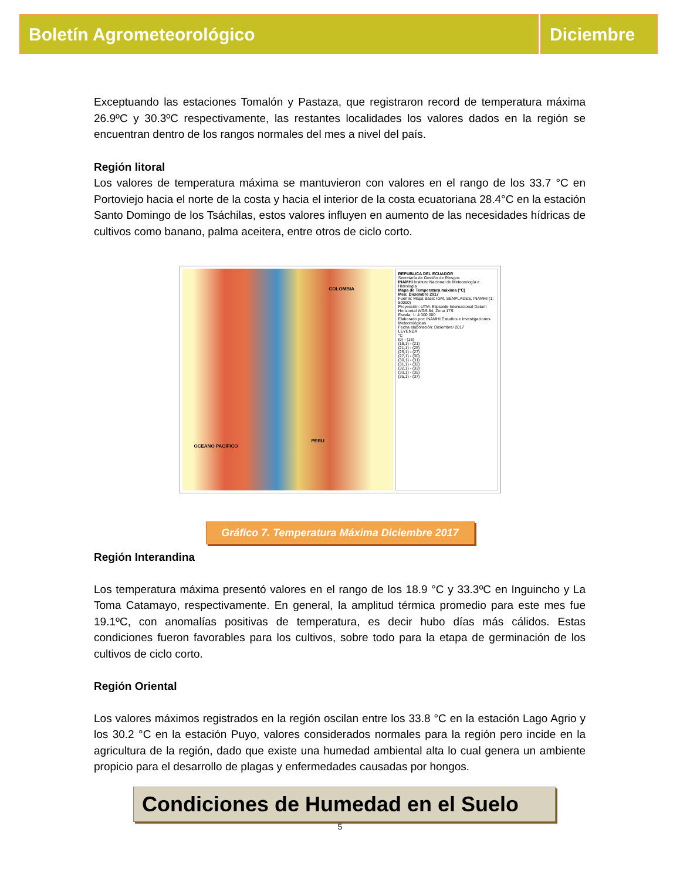Boletín Agrometeorológico Diciembre
Exceptuando las estaciones Tomalón y Pastaza, que registraron record de temperatura máxima 26.9ºC y 30.3ºC respectivamente, las restantes localidades los valores dados en la región se encuentran dentro de los rangos normales del mes a nivel del país.
Región litoral
Los valores de temperatura máxima se mantuvieron con valores en el rango de los 33.7 °C en Portoviejo hacia el norte de la costa y hacia el interior de la costa ecuatoriana 28.4°C en la estación Santo Domingo de los Tsáchilas, estos valores influyen en aumento de las necesidades hídricas de cultivos como banano, palma aceitera, entre otros de ciclo corto.
COLOMBIA
PERU
OCEANO PACIFICO
REPUBLICA DEL ECUADOR
Secretaría de Gestión de Riesgos
INAMHI Instituto Nacional de Meteorología e Hidrología
Mapa de Temperatura máxima (°C)
Mes: Diciembre 2017
Fuente: Mapa Base: IGM, SENPLADES, INAMHI (1: 50000)
Proyección: UTM. Elipsoide Internacional Datum Horizontal WGS 84, Zona 17S
Escala: 1: 4 000 000
Elaborado por: INAMHI Estudios e Investigaciones Meteorológicas
Fecha elaboración: Diciembre/ 2017
LEYENDA
°C
(0) - (18)
(18,1) - (21)
(21,1) - (25)
(25,1) - (27)
(27,1) - (30)
(30,1) - (31)
(31,1) - (32)
(32,1) - (33)
(33,1) - (35)
(35,1) - (37)
Gráfico 7. Temperatura Máxima Diciembre 2017
Región Interandina
Los temperatura máxima presentó valores en el rango de los 18.9 °C y 33.3ºC en Inguincho y La Toma Catamayo, respectivamente. En general, la amplitud térmica promedio para este mes fue 19.1ºC, con anomalías positivas de temperatura, es decir hubo días más cálidos. Estas condiciones fueron favorables para los cultivos, sobre todo para la etapa de germinación de los cultivos de ciclo corto.
Región Oriental
Los valores máximos registrados en la región oscilan entre los 33.8 °C en la estación Lago Agrio y los 30.2 °C en la estación Puyo, valores considerados normales para la región pero incide en la agricultura de la región, dado que existe una humedad ambiental alta lo cual genera un ambiente propicio para el desarrollo de plagas y enfermedades causadas por hongos.
Condiciones de Humedad en el Suelo
5